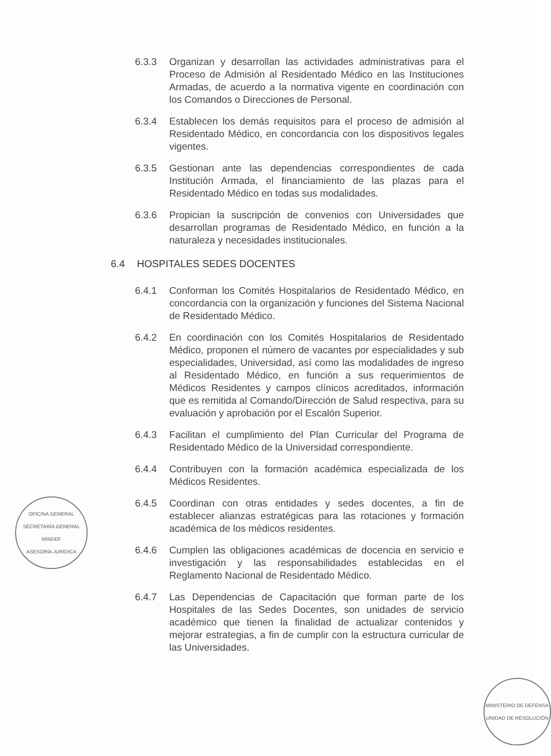6.3.3 Organizan y desarrollan las actividades administrativas para el Proceso de Admisión al Residentado Médico en las Instituciones Armadas, de acuerdo a la normativa vigente en coordinación con los Comandos o Direcciones de Personal.
6.3.4 Establecen los demás requisitos para el proceso de admisión al Residentado Médico, en concordancia con los dispositivos legales vigentes.
6.3.5 Gestionan ante las dependencias correspondientes de cada Institución Armada, el financiamiento de las plazas para el Residentado Médico en todas sus modalidades.
6.3.6 Propician la suscripción de convenios con Universidades que desarrollan programas de Residentado Médico, en función a la naturaleza y necesidades institucionales.
6.4 HOSPITALES SEDES DOCENTES
6.4.1 Conforman los Comités Hospitalarios de Residentado Médico, en concordancia con la organización y funciones del Sistema Nacional de Residentado Médico.
6.4.2 En coordinación con los Comités Hospitalarios de Residentado Médico, proponen el número de vacantes por especialidades y sub especialidades, Universidad, así como las modalidades de ingreso al Residentado Médico, en función a sus requerimientos de Médicos Residentes y campos clínicos acreditados, información que es remitida al Comando/Dirección de Salud respectiva, para su evaluación y aprobación por el Escalón Superior.
6.4.3 Facilitan el cumplimiento del Plan Curricular del Programa de Residentado Médico de la Universidad correspondiente.
6.4.4 Contribuyen con la formación académica especializada de los Médicos Residentes.
6.4.5 Coordinan con otras entidades y sedes docentes, a fin de establecer alianzas estratégicas para las rotaciones y formación académica de los médicos residentes.
6.4.6 Cumplen las obligaciones académicas de docencia en servicio e investigación y las responsabilidades establecidas en el Reglamento Nacional de Residentado Médico.
6.4.7 Las Dependencias de Capacitación que forman parte de los Hospitales de las Sedes Docentes, son unidades de servicio académico que tienen la finalidad de actualizar contenidos y mejorar estrategias, a fin de cumplir con la estructura curricular de las Universidades.
OFICINA GENERAL
SECRETARÍA GENERAL
MINDEF
ASESORÍA JURÍDICA
MINISTERIO DE DEFENSA
UNIDAD DE RESOLUCIÓN